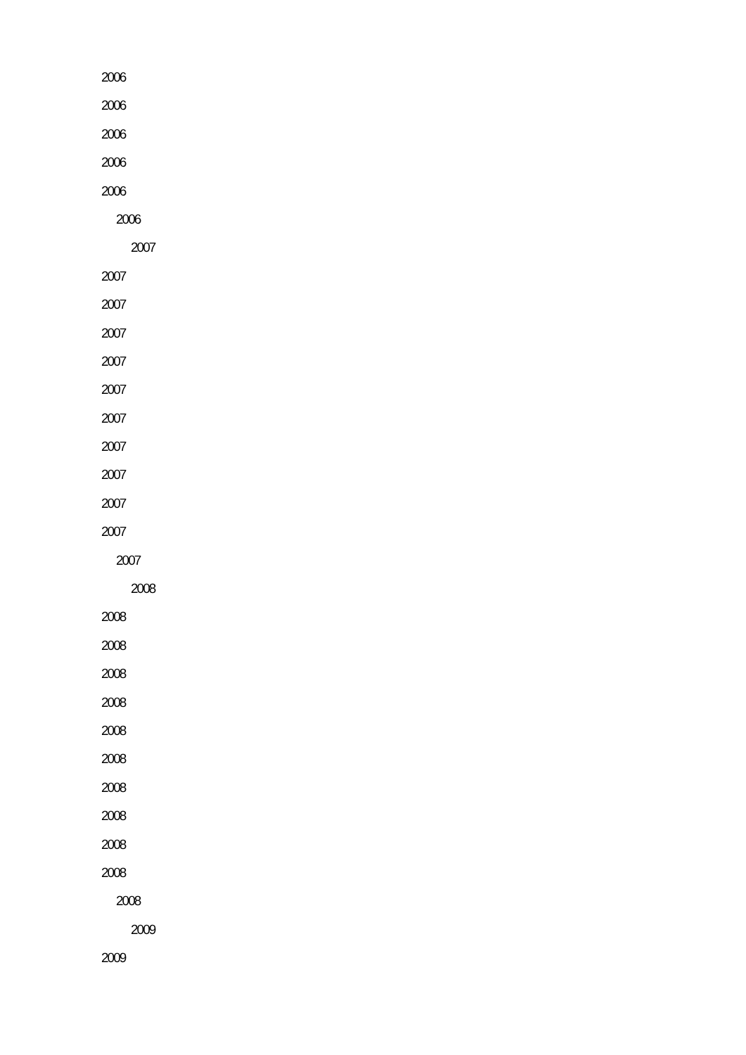2006
2006
2006
2006
2006
2006
2007
2007
2007
2007
2007
2007
2007
2007
2007
2007
2007
2007
2008
2008
2008
2008
2008
2008
2008
2008
2008
2008
2008
2008
2009
2009